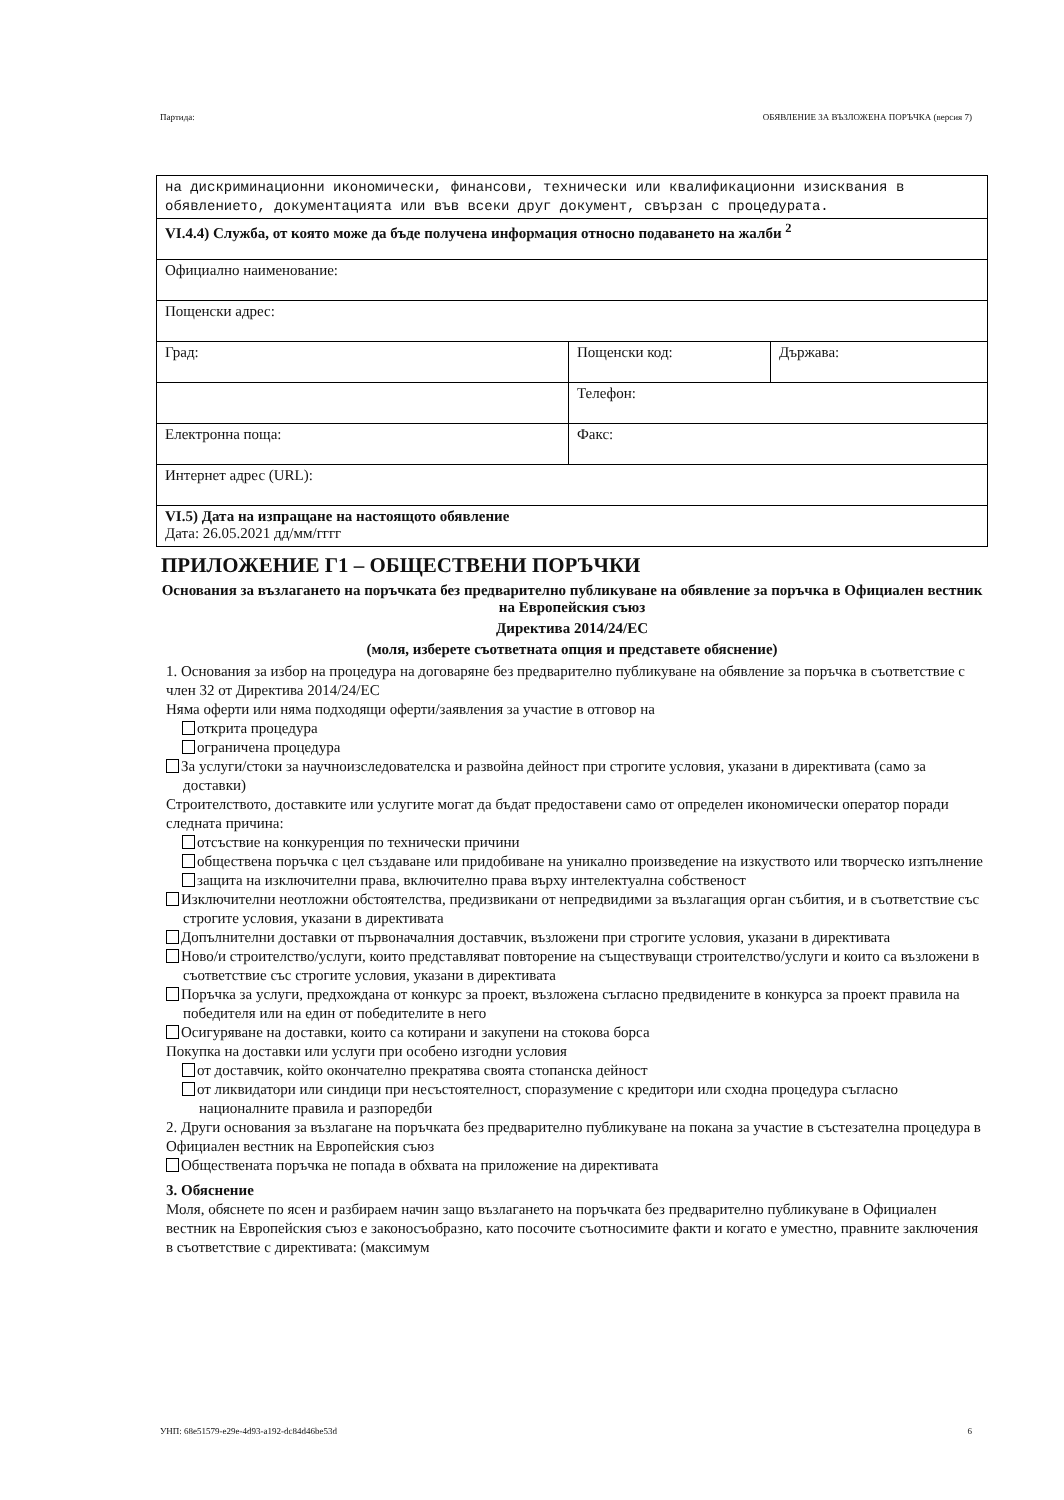Партида: ОБЯВЛЕНИЕ ЗА ВЪЗЛОЖЕНА ПОРЪЧКА (версия 7)
| на дискриминационни икономически, финансови, технически или квалификационни изисквания в обявлението, документацията или във всеки друг документ, свързан с процедурата. | | |
| VI.4.4) Служба, от която може да бъде получена информация относно подаването на жалби <sup>2</sup> | | |
| Официално наименование: | | |
| Пощенски адрес: | | |
| Град: | Пощенски код: | Държава: |
| | Телефон: | |
| Електронна поща: | Факс: | |
| Интернет адрес (URL): | | |
| VI.5) Дата на изпращане на настоящото обявление Дата: 26.05.2021 дд/мм/гггг | | |
ПРИЛОЖЕНИЕ Г1 – ОБЩЕСТВЕНИ ПОРЪЧКИ
Основания за възлагането на поръчката без предварително публикуване на обявление за поръчка в Официален вестник на Европейския съюз
Директива 2014/24/ЕС
(моля, изберете съответната опция и представете обяснение)
1. Основания за избор на процедура на договаряне без предварително публикуване на обявление за поръчка в съответствие с член 32 от Директива 2014/24/ЕС
Няма оферти или няма подходящи оферти/заявления за участие в отговор на
открита процедура
ограничена процедура
За услуги/стоки за научноизследователска и развойна дейност при строгите условия, указани в директивата (само за доставки)
Строителството, доставките или услугите могат да бъдат предоставени само от определен икономически оператор поради следната причина:
отсъствие на конкуренция по технически причини
обществена поръчка с цел създаване или придобиване на уникално произведение на изкуството или творческо изпълнение
защита на изключителни права, включително права върху интелектуална собственост
Изключителни неотложни обстоятелства, предизвикани от непредвидими за възлагащия орган събития, и в съответствие със строгите условия, указани в директивата
Допълнителни доставки от първоначалния доставчик, възложени при строгите условия, указани в директивата
Ново/и строителство/услуги, които представляват повторение на съществуващи строителство/услуги и които са възложени в съответствие със строгите условия, указани в директивата
Поръчка за услуги, предхождана от конкурс за проект, възложена съгласно предвидените в конкурса за проект правила на победителя или на един от победителите в него
Осигуряване на доставки, които са котирани и закупени на стокова борса
Покупка на доставки или услуги при особено изгодни условия
от доставчик, който окончателно прекратява своята стопанска дейност
от ликвидатори или синдици при несъстоятелност, споразумение с кредитори или сходна процедура съгласно националните правила и разпоредби
2. Други основания за възлагане на поръчката без предварително публикуване на покана за участие в състезателна процедура в Официален вестник на Европейския съюз
Обществената поръчка не попада в обхвата на приложение на директивата
3. Обяснение
Моля, обяснете по ясен и разбираем начин защо възлагането на поръчката без предварително публикуване в Официален вестник на Европейския съюз е законосъобразно, като посочите съотносимите факти и когато е уместно, правните заключения в съответствие с директивата: (максимум
УНП: 68e51579-e29e-4d93-a192-dc84d46be53d 6